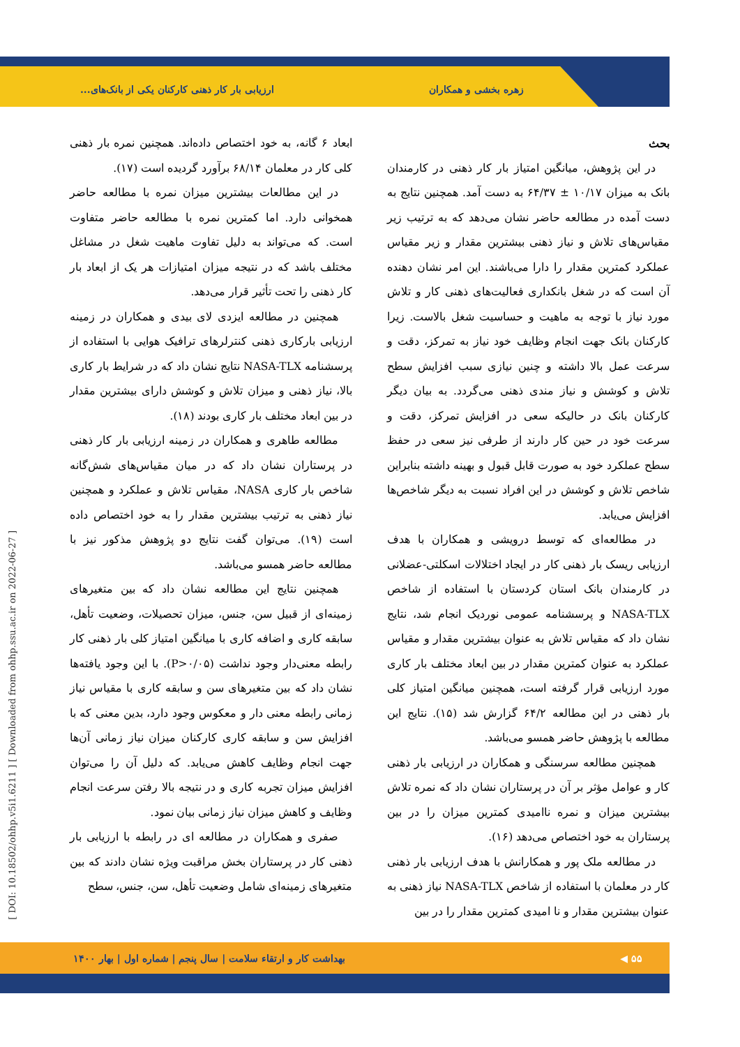زهره بخشی و همکاران
ارزیابی بار کار ذهنی کارکنان یکی از بانک‌های...
بحث
در این پژوهش، میانگین امتیاز بار کار ذهنی در کارمندان بانک به میزان ۱۰/۱۷ ± ۶۴/۳۷ به دست آمد. همچنین نتایج به دست آمده در مطالعه حاضر نشان می‌دهد که به ترتیب زیر مقیاس‌های تلاش و نیاز ذهنی بیشترین مقدار و زیر مقیاس عملکرد کمترین مقدار را دارا می‌باشند. این امر نشان دهنده آن است که در شغل بانکداری فعالیت‌های ذهنی کار و تلاش مورد نیاز با توجه به ماهیت و حساسیت شغل بالاست. زیرا کارکنان بانک جهت انجام وظایف خود نیاز به تمرکز، دقت و سرعت عمل بالا داشته و چنین نیازی سبب افزایش سطح تلاش و کوشش و نیاز مندی ذهنی می‌گردد. به بیان دیگر کارکنان بانک در حالیکه سعی در افزایش تمرکز، دقت و سرعت خود در حین کار دارند از طرفی نیز سعی در حفظ سطح عملکرد خود به صورت قابل قبول و بهینه داشته بنابراین شاخص تلاش و کوشش در این افراد نسبت به دیگر شاخص‌ها افزایش می‌یابد.
در مطالعه‌ای که توسط درویشی و همکاران با هدف ارزیابی ریسک بار ذهنی کار در ایجاد اختلالات اسکلتی-عضلانی در کارمندان بانک استان کردستان با استفاده از شاخص NASA-TLX و پرسشنامه عمومی نوردیک انجام شد، نتایج نشان داد که مقیاس تلاش به عنوان بیشترین مقدار و مقیاس عملکرد به عنوان کمترین مقدار در بین ابعاد مختلف بار کاری مورد ارزیابی قرار گرفته است، همچنین میانگین امتیاز کلی بار ذهنی در این مطالعه ۶۴/۲ گزارش شد (۱۵). نتایج این مطالعه با پژوهش حاضر همسو می‌باشد.
همچنین مطالعه سرسنگی و همکاران در ارزیابی بار ذهنی کار و عوامل مؤثر بر آن در پرستاران نشان داد که نمره تلاش بیشترین میزان و نمره ناامیدی کمترین میزان را در بین پرستاران به خود اختصاص می‌دهد (۱۶).
در مطالعه ملک پور و همکارانش با هدف ارزیابی بار ذهنی کار در معلمان با استفاده از شاخص NASA-TLX نیاز ذهنی به عنوان بیشترین مقدار و نا امیدی کمترین مقدار را در بین
ابعاد ۶ گانه، به خود اختصاص داده‌اند. همچنین نمره بار ذهنی کلی کار در معلمان ۶۸/۱۴ برآورد گردیده است (۱۷).
در این مطالعات بیشترین میزان نمره با مطالعه حاضر همخوانی دارد. اما کمترین نمره با مطالعه حاضر متفاوت است. که می‌تواند به دلیل تفاوت ماهیت شغل در مشاغل مختلف باشد که در نتیجه میزان امتیازات هر یک از ابعاد بار کار ذهنی را تحت تأثیر قرار می‌دهد.
همچنین در مطالعه ایزدی لای بیدی و همکاران در زمینه ارزیابی بارکاری ذهنی کنترلرهای ترافیک هوایی با استفاده از پرسشنامه NASA-TLX نتایج نشان داد که در شرایط بار کاری بالا، نیاز ذهنی و میزان تلاش و کوشش دارای بیشترین مقدار در بین ابعاد مختلف بار کاری بودند (۱۸).
مطالعه طاهری و همکاران در زمینه ارزیابی بار کار ذهنی در پرستاران نشان داد که در میان مقیاس‌های شش‌گانه شاخص بار کاری NASA، مقیاس تلاش و عملکرد و همچنین نیاز ذهنی به ترتیب بیشترین مقدار را به خود اختصاص داده است (۱۹). می‌توان گفت نتایج دو پژوهش مذکور نیز با مطالعه حاضر همسو می‌باشد.
همچنین نتایج این مطالعه نشان داد که بین متغیرهای زمینه‌ای از قبیل سن، جنس، میزان تحصیلات، وضعیت تأهل، سابقه کاری و اضافه کاری با میانگین امتیاز کلی بار ذهنی کار رابطه معنی‌دار وجود نداشت (P>۰/۰۵). با این وجود یافته‌ها نشان داد که بین متغیرهای سن و سابقه کاری با مقیاس نیاز زمانی رابطه معنی دار و معکوس وجود دارد، بدین معنی که با افزایش سن و سابقه کاری کارکنان میزان نیاز زمانی آن‌ها جهت انجام وظایف کاهش می‌یابد. که دلیل آن را می‌توان افزایش میزان تجربه کاری و در نتیجه بالا رفتن سرعت انجام وظایف و کاهش میزان نیاز زمانی بیان نمود.
صفری و همکاران در مطالعه ای در رابطه با ارزیابی بار ذهنی کار در پرستاران بخش مراقبت ویژه نشان دادند که بین متغیرهای زمینه‌ای شامل وضعیت تأهل، سن، جنس، سطح
۵۵ ◀
بهداشت کار و ارتقاء سلامت | سال پنجم | شماره اول | بهار ۱۴۰۰
[ DOI: 10.18502/ohhp.v5i1.6211 ] [ Downloaded from ohhp.ssu.ac.ir on 2022-06-27 ]